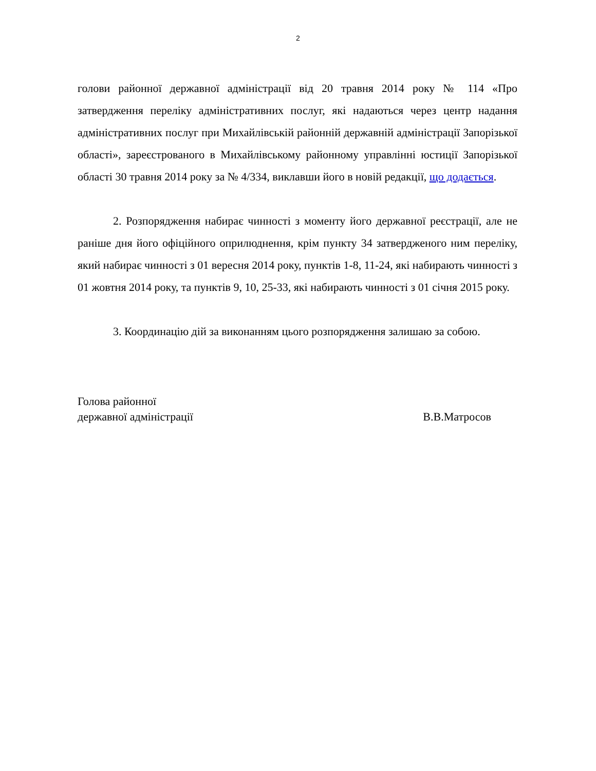2
голови районної державної адміністрації від 20 травня 2014 року № 114 «Про затвердження переліку адміністративних послуг, які надаються через центр надання адміністративних послуг при Михайлівській районній державній адміністрації Запорізької області», зареєстрованого в Михайлівському районному управлінні юстиції Запорізької області 30 травня 2014 року за № 4/334, виклавши його в новій редакції, що додається.
2. Розпорядження набирає чинності з моменту його державної реєстрації, але не раніше дня його офіційного оприлюднення, крім пункту 34 затвердженого ним переліку, який набирає чинності з 01 вересня 2014 року, пунктів 1-8, 11-24, які набирають чинності з 01 жовтня 2014 року, та пунктів 9, 10, 25-33, які набирають чинності з 01 січня 2015 року.
3. Координацію дій за виконанням цього розпорядження залишаю за собою.
Голова районної
державної адміністрації
В.В.Матросов